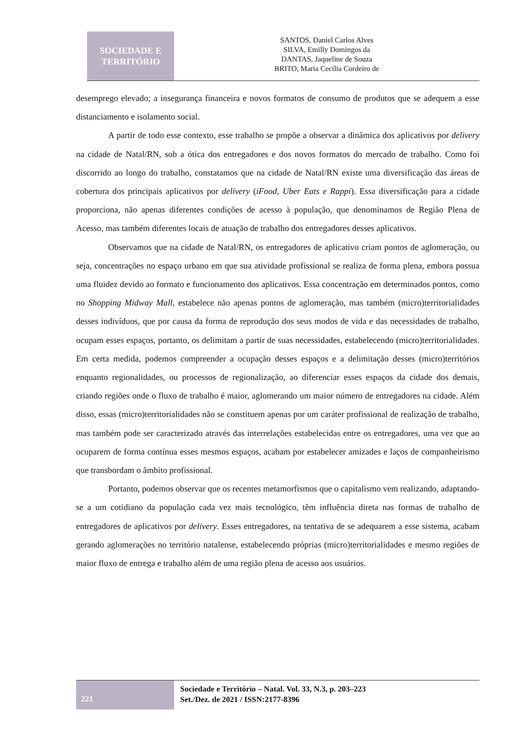SOCIEDADE E
TERRITÓRIO
SANTOS, Daniel Carlos Alves
SILVA, Emilly Domingos da
DANTAS, Jaqueline de Souza
BRITO, Maria Cecília Cordeiro de
desemprego elevado; a insegurança financeira e novos formatos de consumo de produtos que se adequem a esse distanciamento e isolamento social.
A partir de todo esse contexto, esse trabalho se propõe a observar a dinâmica dos aplicativos por delivery na cidade de Natal/RN, sob a ótica dos entregadores e dos novos formatos do mercado de trabalho. Como foi discorrido ao longo do trabalho, constatamos que na cidade de Natal/RN existe uma diversificação das áreas de cobertura dos principais aplicativos por delivery (iFood, Uber Eats e Rappi). Essa diversificação para a cidade proporciona, não apenas diferentes condições de acesso à população, que denominamos de Região Plena de Acesso, mas também diferentes locais de atuação de trabalho dos entregadores desses aplicativos.
Observamos que na cidade de Natal/RN, os entregadores de aplicativo criam pontos de aglomeração, ou seja, concentrações no espaço urbano em que sua atividade profissional se realiza de forma plena, embora possua uma fluidez devido ao formato e funcionamento dos aplicativos. Essa concentração em determinados pontos, como no Shopping Midway Mall, estabelece não apenas pontos de aglomeração, mas também (micro)territorialidades desses indivíduos, que por causa da forma de reprodução dos seus modos de vida e das necessidades de trabalho, ocupam esses espaços, portanto, os delimitam a partir de suas necessidades, estabelecendo (micro)territorialidades. Em certa medida, podemos compreender a ocupação desses espaços e a delimitação desses (micro)territórios enquanto regionalidades, ou processos de regionalização, ao diferenciar esses espaços da cidade dos demais, criando regiões onde o fluxo de trabalho é maior, aglomerando um maior número de entregadores na cidade. Além disso, essas (micro)territorialidades não se constituem apenas por um caráter profissional de realização de trabalho, mas também pode ser caracterizado através das interrelações estabelecidas entre os entregadores, uma vez que ao ocuparem de forma contínua esses mesmos espaços, acabam por estabelecer amizades e laços de companheirismo que transbordam o âmbito profissional.
Portanto, podemos observar que os recentes metamorfismos que o capitalismo vem realizando, adaptando-se a um cotidiano da população cada vez mais tecnológico, têm influência direta nas formas de trabalho de entregadores de aplicativos por delivery. Esses entregadores, na tentativa de se adequarem a esse sistema, acabam gerando aglomerações no território natalense, estabelecendo próprias (micro)territorialidades e mesmo regiões de maior fluxo de entrega e trabalho além de uma região plena de acesso aos usuários.
221
Sociedade e Território – Natal. Vol. 33, N.3, p. 203–223
Set./Dez. de 2021 / ISSN:2177-8396